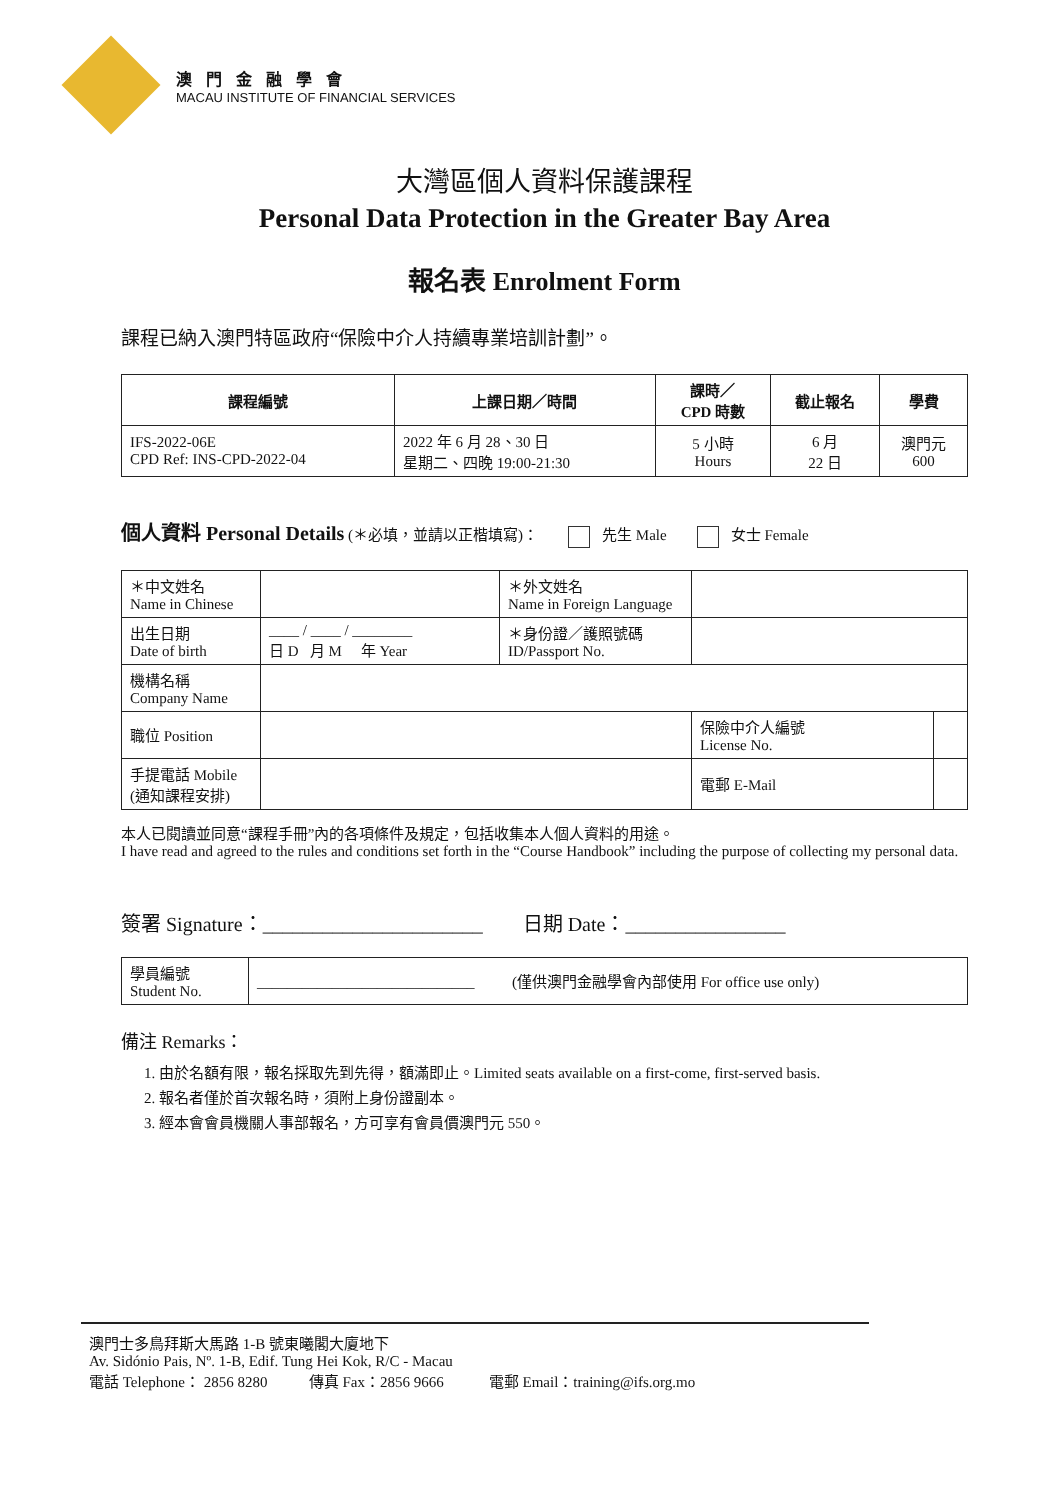澳門金融學會
MACAU INSTITUTE OF FINANCIAL SERVICES
大灣區個人資料保護課程
Personal Data Protection in the Greater Bay Area
報名表 Enrolment Form
課程已納入澳門特區政府“保險中介人持續專業培訓計劃”。
| 課程編號 | 上課日期／時間 | 課時／ CPD 時數 | 截止報名 | 學費 |
| --- | --- | --- | --- | --- |
| IFS-2022-06E CPD Ref: INS-CPD-2022-04 | 2022 年 6 月 28、30 日 星期二、四晚 19:00-21:30 | 5 小時 Hours | 6 月 22 日 | 澳門元 600 |
個人資料 Personal Details (＊必填，並請以正楷填寫)： 先生 Male 女士 Female
| ＊中文姓名 Name in Chinese | | ＊外文姓名 Name in Foreign Language | | |
| 出生日期 Date of birth | ____ / ____ / ________ 日 D 月 M 年 Year | ＊身份證／護照號碼 ID/Passport No. | | |
| 機構名稱 Company Name | | | | |
| 職位 Position | | | 保險中介人編號 License No. | |
| 手提電話 Mobile (通知課程安排) | | | 電郵 E-Mail | |
本人已閱讀並同意“課程手冊”內的各項條件及規定，包括收集本人個人資料的用途。
I have read and agreed to the rules and conditions set forth in the “Course Handbook” including the purpose of collecting my personal data.
簽署 Signature：______________________ 日期 Date：________________
| 學員編號 Student No. | _____________________________ (僅供澳門金融學會內部使用 For office use only) |
備注 Remarks：
1. 由於名額有限，報名採取先到先得，額滿即止。Limited seats available on a first-come, first-served basis.
2. 報名者僅於首次報名時，須附上身份證副本。
3. 經本會會員機關人事部報名，方可享有會員價澳門元 550。
澳門士多鳥拜斯大馬路 1-B 號東曦閣大廈地下
Av. Sidónio Pais, Nº. 1-B, Edif. Tung Hei Kok, R/C - Macau
電話 Telephone： 2856 8280 傳真 Fax：2856 9666 電郵 Email：training@ifs.org.mo